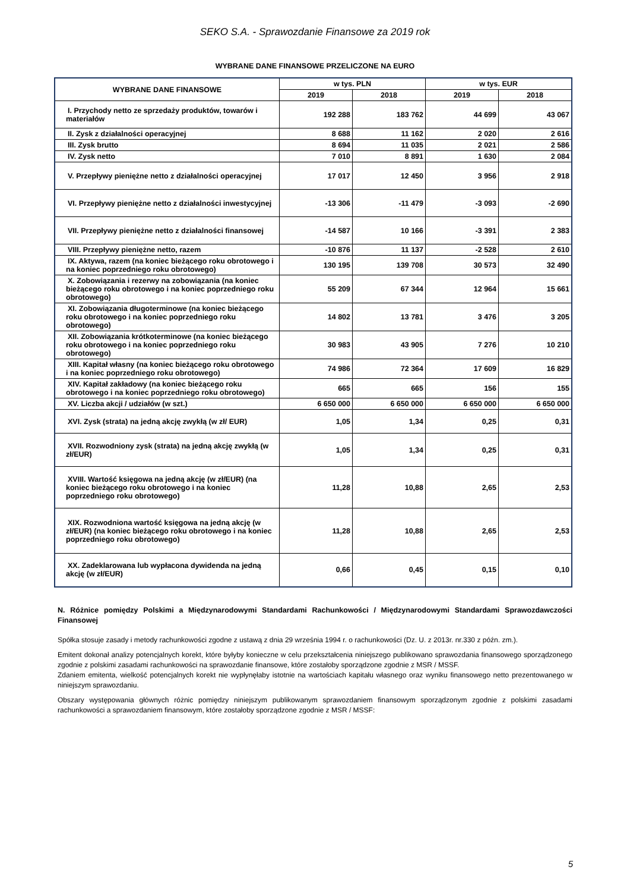SEKO S.A. - Sprawozdanie Finansowe za 2019 rok
WYBRANE DANE FINANSOWE PRZELICZONE NA EURO
| WYBRANE DANE FINANSOWE | w tys. PLN | | w tys. EUR | |
| --- | --- | --- | --- | --- |
| | 2019 | 2018 | 2019 | 2018 |
| I. Przychody netto ze sprzedaży produktów, towarów i materiałów | 192 288 | 183 762 | 44 699 | 43 067 |
| II. Zysk z działalności operacyjnej | 8 688 | 11 162 | 2 020 | 2 616 |
| III. Zysk brutto | 8 694 | 11 035 | 2 021 | 2 586 |
| IV. Zysk netto | 7 010 | 8 891 | 1 630 | 2 084 |
| V. Przepływy pieniężne netto z działalności operacyjnej | 17 017 | 12 450 | 3 956 | 2 918 |
| VI. Przepływy pieniężne netto z działalności inwestycyjnej | -13 306 | -11 479 | -3 093 | -2 690 |
| VII. Przepływy pieniężne netto z działalności finansowej | -14 587 | 10 166 | -3 391 | 2 383 |
| VIII. Przepływy pieniężne netto, razem | -10 876 | 11 137 | -2 528 | 2 610 |
| IX. Aktywa, razem (na koniec bieżącego roku obrotowego i na koniec poprzedniego roku obrotowego) | 130 195 | 139 708 | 30 573 | 32 490 |
| X. Zobowiązania i rezerwy na zobowiązania (na koniec bieżącego roku obrotowego i na koniec poprzedniego roku obrotowego) | 55 209 | 67 344 | 12 964 | 15 661 |
| XI. Zobowiązania długoterminowe (na koniec bieżącego roku obrotowego i na koniec poprzedniego roku obrotowego) | 14 802 | 13 781 | 3 476 | 3 205 |
| XII. Zobowiązania krótkoterminowe (na koniec bieżącego roku obrotowego i na koniec poprzedniego roku obrotowego) | 30 983 | 43 905 | 7 276 | 10 210 |
| XIII. Kapitał własny (na koniec bieżącego roku obrotowego i na koniec poprzedniego roku obrotowego) | 74 986 | 72 364 | 17 609 | 16 829 |
| XIV. Kapitał zakładowy (na koniec bieżącego roku obrotowego i na koniec poprzedniego roku obrotowego) | 665 | 665 | 156 | 155 |
| XV. Liczba akcji / udziałów (w szt.) | 6 650 000 | 6 650 000 | 6 650 000 | 6 650 000 |
| XVI. Zysk (strata) na jedną akcję zwykłą (w zł/ EUR) | 1,05 | 1,34 | 0,25 | 0,31 |
| XVII. Rozwodniony zysk (strata) na jedną akcję zwykłą (w zł/EUR) | 1,05 | 1,34 | 0,25 | 0,31 |
| XVIII. Wartość księgowa na jedną akcję (w zł/EUR) (na koniec bieżącego roku obrotowego i na koniec poprzedniego roku obrotowego) | 11,28 | 10,88 | 2,65 | 2,53 |
| XIX. Rozwodniona wartość księgowa na jedną akcję (w zł/EUR) (na koniec bieżącego roku obrotowego i na koniec poprzedniego roku obrotowego) | 11,28 | 10,88 | 2,65 | 2,53 |
| XX. Zadeklarowana lub wypłacona dywidenda na jedną akcję (w zł/EUR) | 0,66 | 0,45 | 0,15 | 0,10 |
N. Różnice pomiędzy Polskimi a Międzynarodowymi Standardami Rachunkowości / Międzynarodowymi Standardami Sprawozdawczości Finansowej
Spółka stosuje zasady i metody rachunkowości zgodne z ustawą z dnia 29 września 1994 r. o rachunkowości (Dz. U. z 2013r. nr.330 z późn. zm.).
Emitent dokonał analizy potencjalnych korekt, które byłyby konieczne w celu przekształcenia niniejszego publikowano sprawozdania finansowego sporządzonego zgodnie z polskimi zasadami rachunkowości na sprawozdanie finansowe, które zostałoby sporządzone zgodnie z MSR / MSSF.
Zdaniem emitenta, wielkość potencjalnych korekt nie wypłynęłaby istotnie na wartościach kapitału własnego oraz wyniku finansowego netto prezentowanego w niniejszym sprawozdaniu.
Obszary występowania głównych różnic pomiędzy niniejszym publikowanym sprawozdaniem finansowym sporządzonym zgodnie z polskimi zasadami rachunkowości a sprawozdaniem finansowym, które zostałoby sporządzone zgodnie z MSR / MSSF:
5